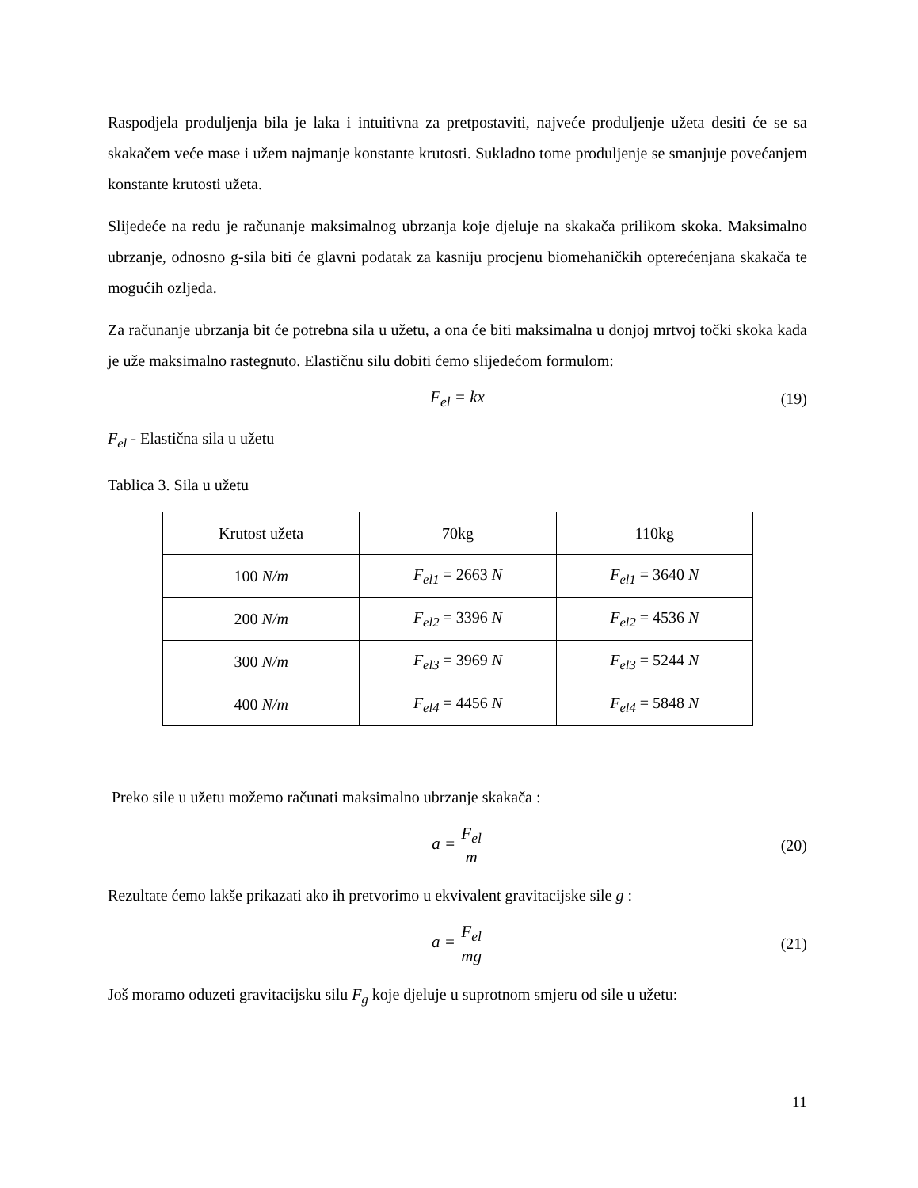Raspodjela produljenja bila je laka i intuitivna za pretpostaviti, najveće produljenje užeta desiti će se sa skakačem veće mase i užem najmanje konstante krutosti. Sukladno tome produljenje se smanjuje povećanjem konstante krutosti užeta.
Slijedeće na redu je računanje maksimalnog ubrzanja koje djeluje na skakača prilikom skoka. Maksimalno ubrzanje, odnosno g-sila biti će glavni podatak za kasniju procjenu biomehaničkih opterećenjana skakača te mogućih ozljeda.
Za računanje ubrzanja bit će potrebna sila u užetu, a ona će biti maksimalna u donjoj mrtvoj točki skoka kada je uže maksimalno rastegnuto. Elastičnu silu dobiti ćemo slijedećom formulom:
F<sub>el</sub> = kx (19)
F<sub>el</sub> - Elastična sila u užetu
Tablica 3. Sila u užetu
| Krutost užeta | 70kg | 110kg |
| 100 N/m | F<sub>el1</sub> = 2663 N | F<sub>el1</sub> = 3640 N |
| 200 N/m | F<sub>el2</sub> = 3396 N | F<sub>el2</sub> = 4536 N |
| 300 N/m | F<sub>el3</sub> = 3969 N | F<sub>el3</sub> = 5244 N |
| 400 N/m | F<sub>el4</sub> = 4456 N | F<sub>el4</sub> = 5848 N |
Preko sile u užetu možemo računati maksimalno ubrzanje skakača :
a = F<sub>el</sub> m (20)
Rezultate ćemo lakše prikazati ako ih pretvorimo u ekvivalent gravitacijske sile g :
a = F<sub>el</sub> mg (21)
Još moramo oduzeti gravitacijsku silu F<sub>g</sub> koje djeluje u suprotnom smjeru od sile u užetu:
11